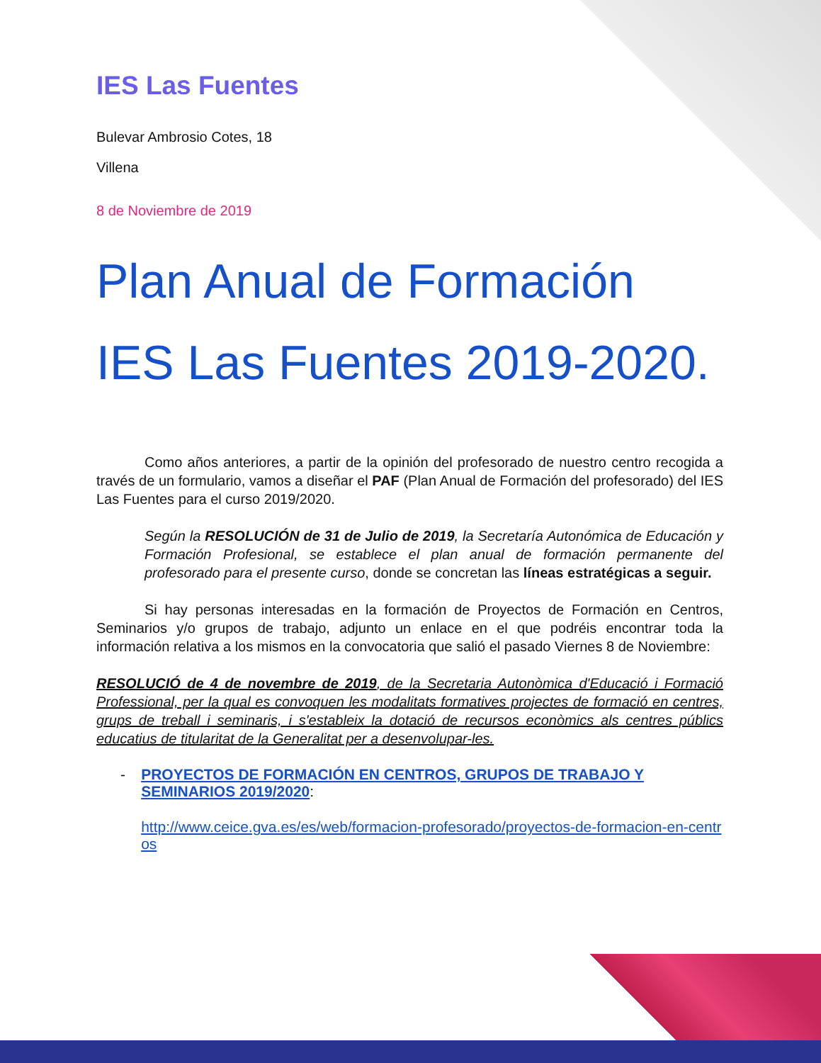IES Las Fuentes
Bulevar Ambrosio Cotes, 18
Villena
8 de Noviembre de 2019
Plan Anual de Formación
IES Las Fuentes 2019-2020.
Como años anteriores, a partir de la opinión del profesorado de nuestro centro recogida a través de un formulario, vamos a diseñar el PAF (Plan Anual de Formación del profesorado) del IES Las Fuentes para el curso 2019/2020.
Según la RESOLUCIÓN de 31 de Julio de 2019, la Secretaría Autonómica de Educación y Formación Profesional, se establece el plan anual de formación permanente del profesorado para el presente curso, donde se concretan las líneas estratégicas a seguir.
Si hay personas interesadas en la formación de Proyectos de Formación en Centros, Seminarios y/o grupos de trabajo, adjunto un enlace en el que podréis encontrar toda la información relativa a los mismos en la convocatoria que salió el pasado Viernes 8 de Noviembre:
RESOLUCIÓ de 4 de novembre de 2019, de la Secretaria Autonòmica d'Educació i Formació Professional, per la qual es convoquen les modalitats formatives projectes de formació en centres, grups de treball i seminaris, i s'estableix la dotació de recursos econòmics als centres públics educatius de titularitat de la Generalitat per a desenvolupar-les.
- PROYECTOS DE FORMACIÓN EN CENTROS, GRUPOS DE TRABAJO Y SEMINARIOS 2019/2020:
http://www.ceice.gva.es/es/web/formacion-profesorado/proyectos-de-formacion-en-centros